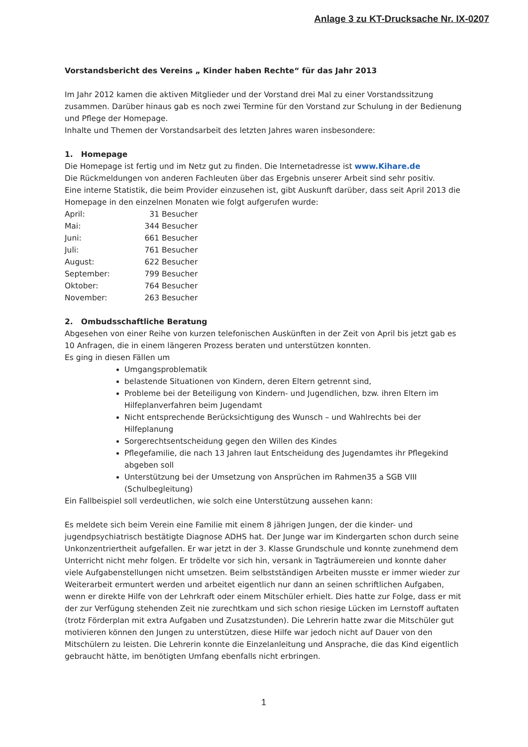Anlage 3 zu KT-Drucksache Nr. IX-0207
Vorstandsbericht des Vereins „ Kinder haben Rechte“ für das Jahr 2013
Im Jahr 2012 kamen die aktiven Mitglieder und der Vorstand drei Mal zu einer Vorstandssitzung zusammen. Darüber hinaus gab es noch zwei Termine für den Vorstand zur Schulung in der Bedienung und Pflege der Homepage.
Inhalte und Themen der Vorstandsarbeit des letzten Jahres waren insbesondere:
1. Homepage
Die Homepage ist fertig und im Netz gut zu finden. Die Internetadresse ist www.Kihare.de
Die Rückmeldungen von anderen Fachleuten über das Ergebnis unserer Arbeit sind sehr positiv.
Eine interne Statistik, die beim Provider einzusehen ist, gibt Auskunft darüber, dass seit April 2013 die Homepage in den einzelnen Monaten wie folgt aufgerufen wurde:
April: 31 Besucher
Mai: 344 Besucher
Juni: 661 Besucher
Juli: 761 Besucher
August: 622 Besucher
September: 799 Besucher
Oktober: 764 Besucher
November: 263 Besucher
2. Ombudsschaftliche Beratung
Abgesehen von einer Reihe von kurzen telefonischen Auskünften in der Zeit von April bis jetzt gab es 10 Anfragen, die in einem längeren Prozess beraten und unterstützen konnten.
Es ging in diesen Fällen um
Umgangsproblematik
belastende Situationen von Kindern, deren Eltern getrennt sind,
Probleme bei der Beteiligung von Kindern- und Jugendlichen, bzw. ihren Eltern im Hilfeplanverfahren beim Jugendamt
Nicht entsprechende Berücksichtigung des Wunsch – und Wahlrechts bei der Hilfeplanung
Sorgerechtsentscheidung gegen den Willen des Kindes
Pflegefamilie, die nach 13 Jahren laut Entscheidung des Jugendamtes ihr Pflegekind abgeben soll
Unterstützung bei der Umsetzung von Ansprüchen im Rahmen35 a SGB VIII (Schulbegleitung)
Ein Fallbeispiel soll verdeutlichen, wie solch eine Unterstützung aussehen kann:
Es meldete sich beim Verein eine Familie mit einem 8 jährigen Jungen, der die kinder- und jugendpsychiatrisch bestätigte Diagnose ADHS hat. Der Junge war im Kindergarten schon durch seine Unkonzentriertheit aufgefallen. Er war jetzt in der 3. Klasse Grundschule und konnte zunehmend dem Unterricht nicht mehr folgen. Er trödelte vor sich hin, versank in Tagträumereien und konnte daher viele Aufgabenstellungen nicht umsetzen. Beim selbstständigen Arbeiten musste er immer wieder zur Weiterarbeit ermuntert werden und arbeitet eigentlich nur dann an seinen schriftlichen Aufgaben, wenn er direkte Hilfe von der Lehrkraft oder einem Mitschüler erhielt. Dies hatte zur Folge, dass er mit der zur Verfügung stehenden Zeit nie zurechtkam und sich schon riesige Lücken im Lernstoff auftaten (trotz Förderplan mit extra Aufgaben und Zusatzstunden). Die Lehrerin hatte zwar die Mitschüler gut motivieren können den Jungen zu unterstützen, diese Hilfe war jedoch nicht auf Dauer von den Mitschülern zu leisten. Die Lehrerin konnte die Einzelanleitung und Ansprache, die das Kind eigentlich gebraucht hätte, im benötigten Umfang ebenfalls nicht erbringen.
1